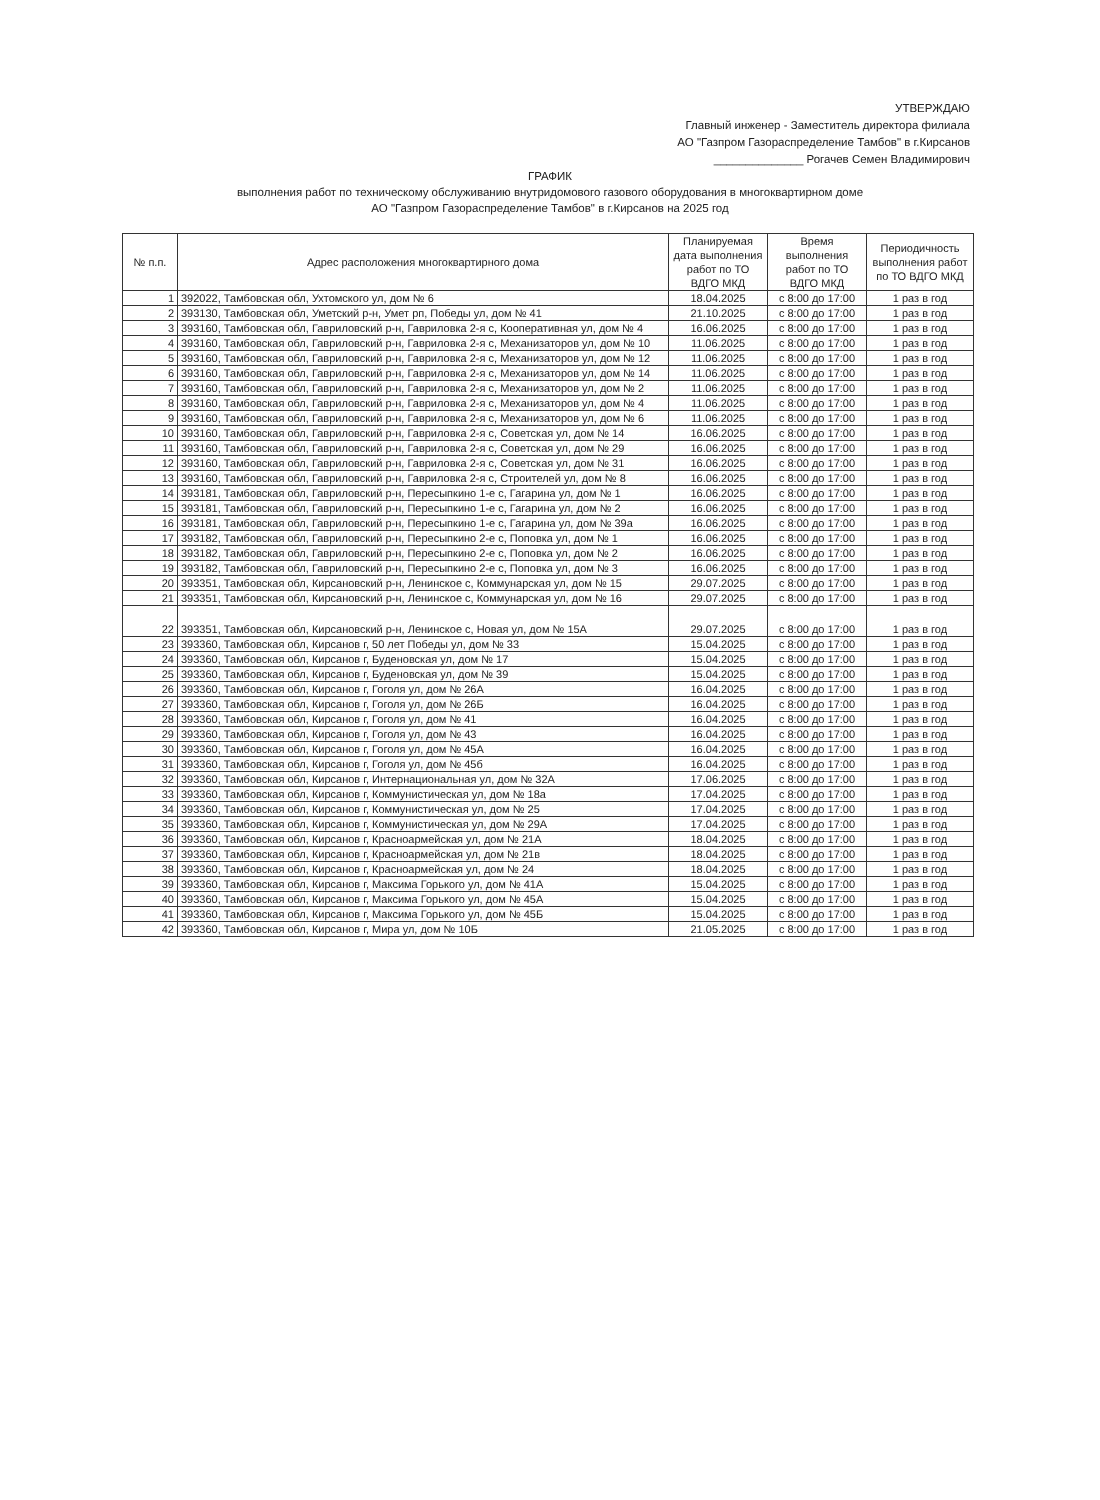УТВЕРЖДАЮ
Главный инженер - Заместитель директора филиала
АО "Газпром Газораспределение Тамбов" в г.Кирсанов
______________ Рогачев Семен Владимирович
ГРАФИК
выполнения работ по техническому обслуживанию внутридомового газового оборудования в многоквартирном доме
АО "Газпром Газораспределение Тамбов" в г.Кирсанов на 2025 год
| № п.п. | Адрес расположения многоквартирного дома | Планируемая дата выполнения работ по ТО ВДГО МКД | Время выполнения работ по ТО ВДГО МКД | Периодичность выполнения работ по ТО ВДГО МКД |
| --- | --- | --- | --- | --- |
| 1 | 392022, Тамбовская обл, Ухтомского ул, дом № 6 | 18.04.2025 | с 8:00 до 17:00 | 1 раз в год |
| 2 | 393130, Тамбовская обл, Уметский р-н, Умет рп, Победы ул, дом № 41 | 21.10.2025 | с 8:00 до 17:00 | 1 раз в год |
| 3 | 393160, Тамбовская обл, Гавриловский р-н, Гавриловка 2-я с, Кооперативная ул, дом № 4 | 16.06.2025 | с 8:00 до 17:00 | 1 раз в год |
| 4 | 393160, Тамбовская обл, Гавриловский р-н, Гавриловка 2-я с, Механизаторов ул, дом № 10 | 11.06.2025 | с 8:00 до 17:00 | 1 раз в год |
| 5 | 393160, Тамбовская обл, Гавриловский р-н, Гавриловка 2-я с, Механизаторов ул, дом № 12 | 11.06.2025 | с 8:00 до 17:00 | 1 раз в год |
| 6 | 393160, Тамбовская обл, Гавриловский р-н, Гавриловка 2-я с, Механизаторов ул, дом № 14 | 11.06.2025 | с 8:00 до 17:00 | 1 раз в год |
| 7 | 393160, Тамбовская обл, Гавриловский р-н, Гавриловка 2-я с, Механизаторов ул, дом № 2 | 11.06.2025 | с 8:00 до 17:00 | 1 раз в год |
| 8 | 393160, Тамбовская обл, Гавриловский р-н, Гавриловка 2-я с, Механизаторов ул, дом № 4 | 11.06.2025 | с 8:00 до 17:00 | 1 раз в год |
| 9 | 393160, Тамбовская обл, Гавриловский р-н, Гавриловка 2-я с, Механизаторов ул, дом № 6 | 11.06.2025 | с 8:00 до 17:00 | 1 раз в год |
| 10 | 393160, Тамбовская обл, Гавриловский р-н, Гавриловка 2-я с, Советская ул, дом № 14 | 16.06.2025 | с 8:00 до 17:00 | 1 раз в год |
| 11 | 393160, Тамбовская обл, Гавриловский р-н, Гавриловка 2-я с, Советская ул, дом № 29 | 16.06.2025 | с 8:00 до 17:00 | 1 раз в год |
| 12 | 393160, Тамбовская обл, Гавриловский р-н, Гавриловка 2-я с, Советская ул, дом № 31 | 16.06.2025 | с 8:00 до 17:00 | 1 раз в год |
| 13 | 393160, Тамбовская обл, Гавриловский р-н, Гавриловка 2-я с, Строителей ул, дом № 8 | 16.06.2025 | с 8:00 до 17:00 | 1 раз в год |
| 14 | 393181, Тамбовская обл, Гавриловский р-н, Пересыпкино 1-е с, Гагарина ул, дом № 1 | 16.06.2025 | с 8:00 до 17:00 | 1 раз в год |
| 15 | 393181, Тамбовская обл, Гавриловский р-н, Пересыпкино 1-е с, Гагарина ул, дом № 2 | 16.06.2025 | с 8:00 до 17:00 | 1 раз в год |
| 16 | 393181, Тамбовская обл, Гавриловский р-н, Пересыпкино 1-е с, Гагарина ул, дом № 39а | 16.06.2025 | с 8:00 до 17:00 | 1 раз в год |
| 17 | 393182, Тамбовская обл, Гавриловский р-н, Пересыпкино 2-е с, Поповка ул, дом № 1 | 16.06.2025 | с 8:00 до 17:00 | 1 раз в год |
| 18 | 393182, Тамбовская обл, Гавриловский р-н, Пересыпкино 2-е с, Поповка ул, дом № 2 | 16.06.2025 | с 8:00 до 17:00 | 1 раз в год |
| 19 | 393182, Тамбовская обл, Гавриловский р-н, Пересыпкино 2-е с, Поповка ул, дом № 3 | 16.06.2025 | с 8:00 до 17:00 | 1 раз в год |
| 20 | 393351, Тамбовская обл, Кирсановский р-н, Ленинское с, Коммунарская ул, дом № 15 | 29.07.2025 | с 8:00 до 17:00 | 1 раз в год |
| 21 | 393351, Тамбовская обл, Кирсановский р-н, Ленинское с, Коммунарская ул, дом № 16 | 29.07.2025 | с 8:00 до 17:00 | 1 раз в год |
| 22 | 393351, Тамбовская обл, Кирсановский р-н, Ленинское с, Новая ул, дом № 15А | 29.07.2025 | с 8:00 до 17:00 | 1 раз в год |
| 23 | 393360, Тамбовская обл, Кирсанов г, 50 лет Победы ул, дом № 33 | 15.04.2025 | с 8:00 до 17:00 | 1 раз в год |
| 24 | 393360, Тамбовская обл, Кирсанов г, Буденовская ул, дом № 17 | 15.04.2025 | с 8:00 до 17:00 | 1 раз в год |
| 25 | 393360, Тамбовская обл, Кирсанов г, Буденовская ул, дом № 39 | 15.04.2025 | с 8:00 до 17:00 | 1 раз в год |
| 26 | 393360, Тамбовская обл, Кирсанов г, Гоголя ул, дом № 26А | 16.04.2025 | с 8:00 до 17:00 | 1 раз в год |
| 27 | 393360, Тамбовская обл, Кирсанов г, Гоголя ул, дом № 26Б | 16.04.2025 | с 8:00 до 17:00 | 1 раз в год |
| 28 | 393360, Тамбовская обл, Кирсанов г, Гоголя ул, дом № 41 | 16.04.2025 | с 8:00 до 17:00 | 1 раз в год |
| 29 | 393360, Тамбовская обл, Кирсанов г, Гоголя ул, дом № 43 | 16.04.2025 | с 8:00 до 17:00 | 1 раз в год |
| 30 | 393360, Тамбовская обл, Кирсанов г, Гоголя ул, дом № 45А | 16.04.2025 | с 8:00 до 17:00 | 1 раз в год |
| 31 | 393360, Тамбовская обл, Кирсанов г, Гоголя ул, дом № 45б | 16.04.2025 | с 8:00 до 17:00 | 1 раз в год |
| 32 | 393360, Тамбовская обл, Кирсанов г, Интернациональная ул, дом № 32А | 17.06.2025 | с 8:00 до 17:00 | 1 раз в год |
| 33 | 393360, Тамбовская обл, Кирсанов г, Коммунистическая ул, дом № 18а | 17.04.2025 | с 8:00 до 17:00 | 1 раз в год |
| 34 | 393360, Тамбовская обл, Кирсанов г, Коммунистическая ул, дом № 25 | 17.04.2025 | с 8:00 до 17:00 | 1 раз в год |
| 35 | 393360, Тамбовская обл, Кирсанов г, Коммунистическая ул, дом № 29А | 17.04.2025 | с 8:00 до 17:00 | 1 раз в год |
| 36 | 393360, Тамбовская обл, Кирсанов г, Красноармейская ул, дом № 21А | 18.04.2025 | с 8:00 до 17:00 | 1 раз в год |
| 37 | 393360, Тамбовская обл, Кирсанов г, Красноармейская ул, дом № 21в | 18.04.2025 | с 8:00 до 17:00 | 1 раз в год |
| 38 | 393360, Тамбовская обл, Кирсанов г, Красноармейская ул, дом № 24 | 18.04.2025 | с 8:00 до 17:00 | 1 раз в год |
| 39 | 393360, Тамбовская обл, Кирсанов г, Максима Горького ул, дом № 41А | 15.04.2025 | с 8:00 до 17:00 | 1 раз в год |
| 40 | 393360, Тамбовская обл, Кирсанов г, Максима Горького ул, дом № 45А | 15.04.2025 | с 8:00 до 17:00 | 1 раз в год |
| 41 | 393360, Тамбовская обл, Кирсанов г, Максима Горького ул, дом № 45Б | 15.04.2025 | с 8:00 до 17:00 | 1 раз в год |
| 42 | 393360, Тамбовская обл, Кирсанов г, Мира ул, дом № 10Б | 21.05.2025 | с 8:00 до 17:00 | 1 раз в год |